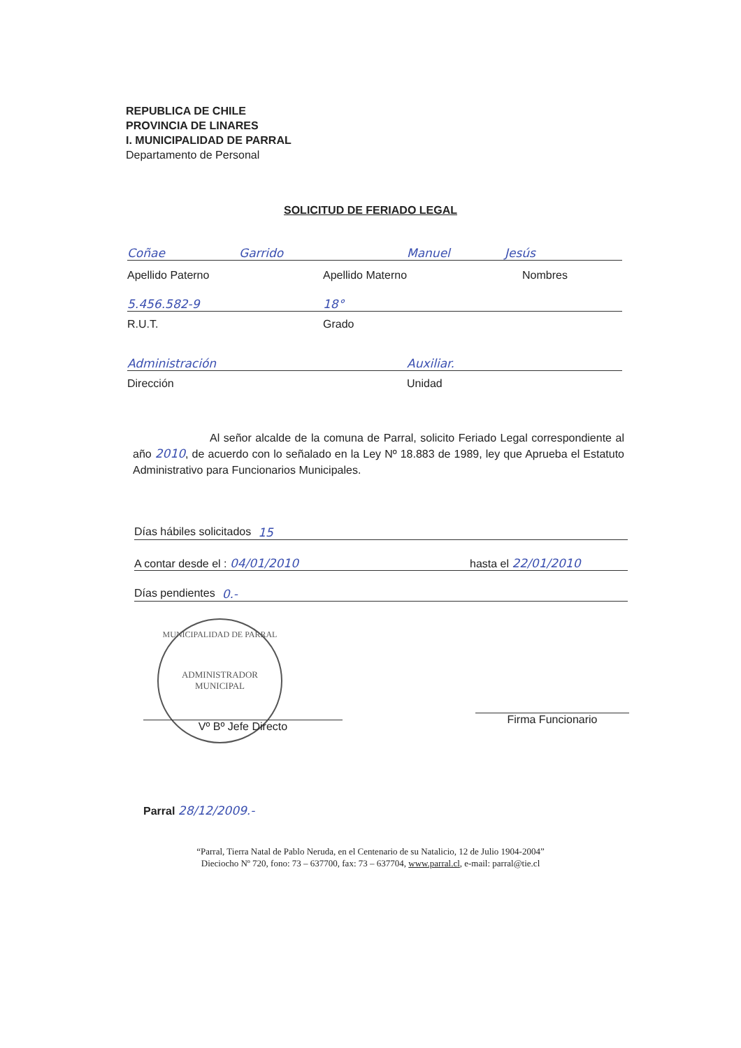REPUBLICA DE CHILE
PROVINCIA DE LINARES
I. MUNICIPALIDAD DE PARRAL
Departamento de Personal
SOLICITUD DE FERIADO LEGAL
Coñae Garrido Manuel Jesús
Apellido Paterno Apellido Materno Nombres
5.456.582-9 18°
R.U.T. Grado
Administración Auxiliar.
Dirección Unidad
Al señor alcalde de la comuna de Parral, solicito Feriado Legal correspondiente al año 2010, de acuerdo con lo señalado en la Ley Nº 18.883 de 1989, ley que Aprueba el Estatuto Administrativo para Funcionarios Municipales.
Días hábiles solicitados 15
A contar desde el : 04/01/2010 hasta el 22/01/2010
Días pendientes 0.-
MUNICIPALIDAD DE PARRAL
ADMINISTRADOR
MUNICIPAL
Vº Bº Jefe Directo
Firma Funcionario
Parral 28/12/2009.-
“Parral, Tierra Natal de Pablo Neruda, en el Centenario de su Natalicio, 12 de Julio 1904-2004”
Dieciocho Nº 720, fono: 73 – 637700, fax: 73 – 637704, www.parral.cl, e-mail: parral@tie.cl